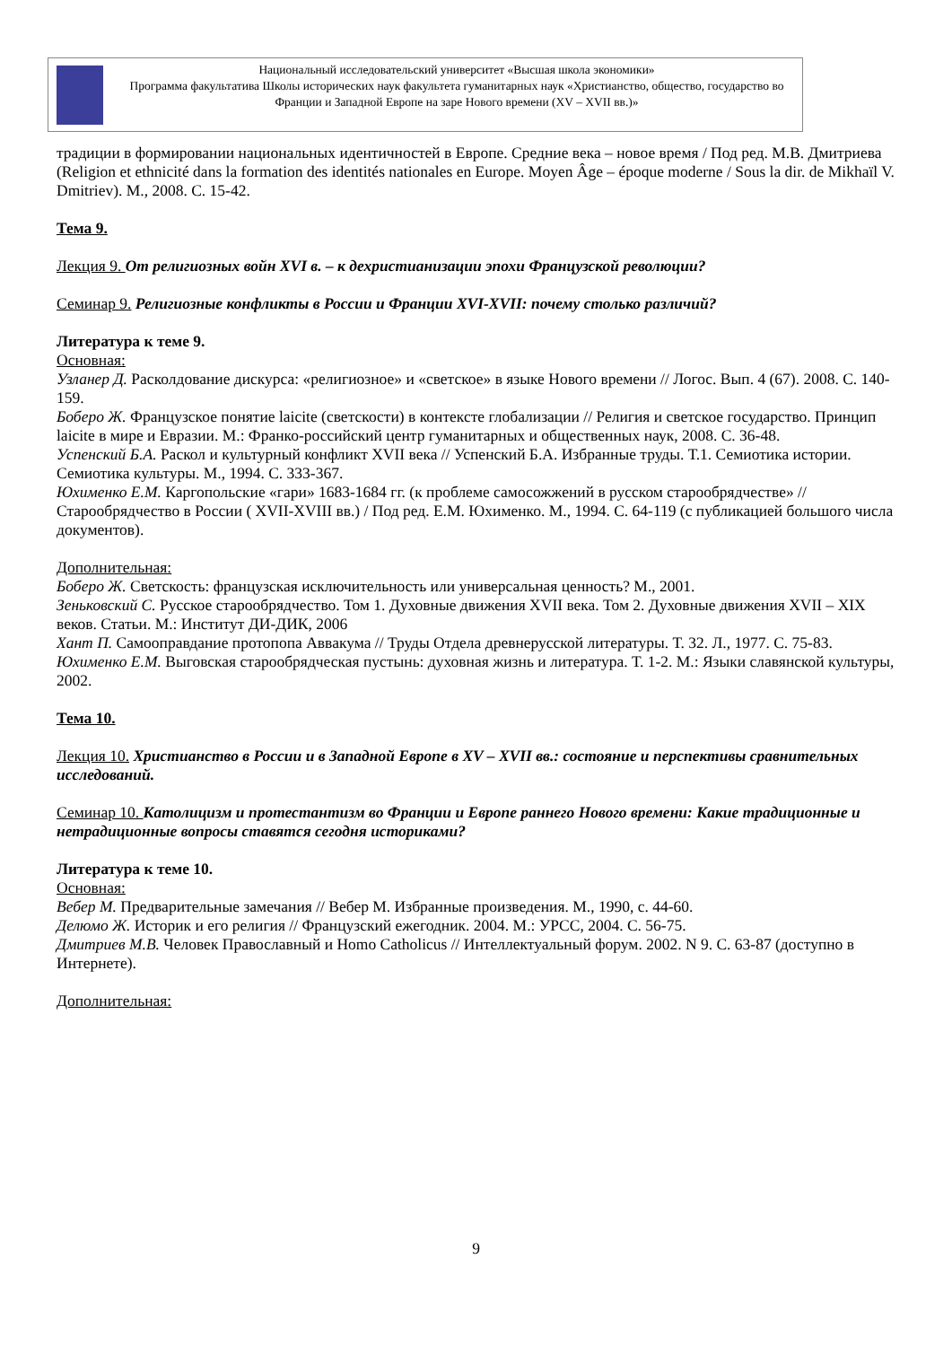Национальный исследовательский университет «Высшая школа экономики»
Программа факультатива Школы исторических наук факультета гуманитарных наук «Христианство, общество, государство во Франции и Западной Европе на заре Нового времени (XV – XVII вв.)»
традиции в формировании национальных идентичностей в Европе. Средние века – новое время / Под ред. М.В. Дмитриева (Religion et ethnicité dans la formation des identités nationales en Europe. Moyen Âge – époque moderne / Sous la dir. de Mikhaïl V. Dmitriev). М., 2008. С. 15-42.
Тема 9.
Лекция 9. От религиозных войн XVI в. – к дехристианизации эпохи Французской революции?
Семинар 9. Религиозные конфликты в России и Франции XVI-XVII: почему столько различий?
Литература к теме 9.
Основная:
Узланер Д. Расколдование дискурса: «религиозное» и «светское» в языке Нового времени // Логос. Вып. 4 (67). 2008. С. 140-159.
Боберо Ж. Французское понятие laicite (светскости) в контексте глобализации // Религия и светское государство. Принцип laicite в мире и Евразии. М.: Франко-российский центр гуманитарных и общественных наук, 2008. С. 36-48.
Успенский Б.А. Раскол и культурный конфликт XVII века // Успенский Б.А. Избранные труды. Т.1. Семиотика истории. Семиотика культуры. М., 1994. С. 333-367.
Юхименко Е.М. Каргопольские «гари» 1683-1684 гг. (к проблеме самосожжений в русском старообрядчестве» // Старообрядчество в России ( XVII-XVIII вв.) / Под ред. Е.М. Юхименко. М., 1994. С. 64-119 (с публикацией большого числа документов).
Дополнительная:
Боберо Ж. Светскость: французская исключительность или универсальная ценность? М., 2001.
Зеньковский С. Русское старообрядчество. Том 1. Духовные движения XVII века. Том 2. Духовные движения XVII – XIX веков. Статьи. М.: Институт ДИ-ДИК, 2006
Хант П. Самооправдание протопопа Аввакума // Труды Отдела древнерусской литературы. Т. 32. Л., 1977. С. 75-83.
Юхименко Е.М. Выговская старообрядческая пустынь: духовная жизнь и литература. Т. 1-2. М.: Языки славянской культуры, 2002.
Тема 10.
Лекция 10. Христианство в России и в Западной Европе в XV – XVII вв.: состояние и перспективы сравнительных исследований.
Семинар 10. Католицизм и протестантизм во Франции и Европе раннего Нового времени: Какие традиционные и нетрадиционные вопросы ставятся сегодня историками?
Литература к теме 10.
Основная:
Вебер М. Предварительные замечания // Вебер М. Избранные произведения. М., 1990, с. 44-60.
Делюмо Ж. Историк и его религия // Французский ежегодник. 2004. М.: УРСС, 2004. С. 56-75.
Дмитриев М.В. Человек Православный и Homo Catholicus // Интеллектуальный форум. 2002. N 9. С. 63-87 (доступно в Интернете).
Дополнительная:
9